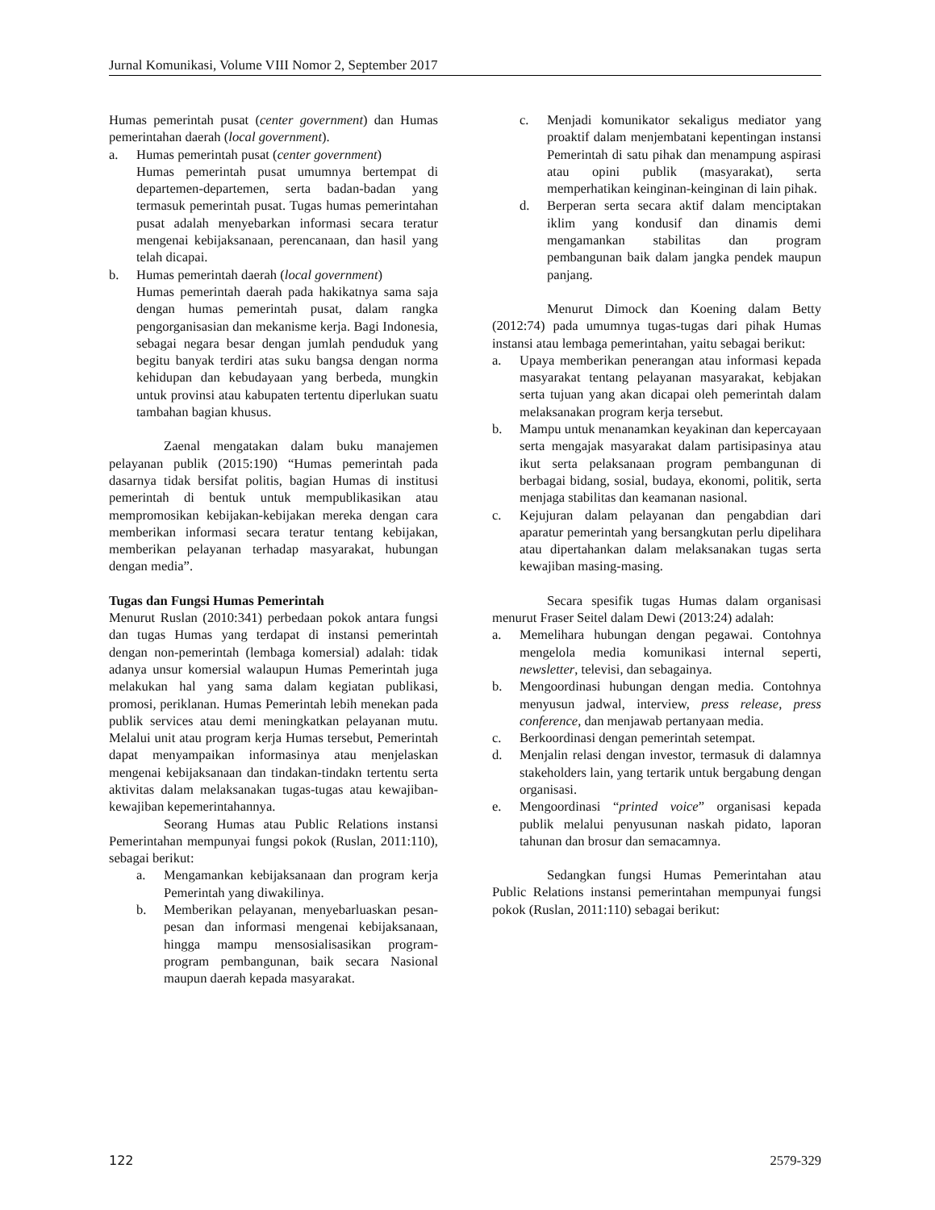Jurnal Komunikasi, Volume VIII Nomor 2, September 2017
Humas pemerintah pusat (center government) dan Humas pemerintahan daerah (local government).
a. Humas pemerintah pusat (center government)
Humas pemerintah pusat umumnya bertempat di departemen-departemen, serta badan-badan yang termasuk pemerintah pusat. Tugas humas pemerintahan pusat adalah menyebarkan informasi secara teratur mengenai kebijaksanaan, perencanaan, dan hasil yang telah dicapai.
b. Humas pemerintah daerah (local government)
Humas pemerintah daerah pada hakikatnya sama saja dengan humas pemerintah pusat, dalam rangka pengorganisasian dan mekanisme kerja. Bagi Indonesia, sebagai negara besar dengan jumlah penduduk yang begitu banyak terdiri atas suku bangsa dengan norma kehidupan dan kebudayaan yang berbeda, mungkin untuk provinsi atau kabupaten tertentu diperlukan suatu tambahan bagian khusus.
Zaenal mengatakan dalam buku manajemen pelayanan publik (2015:190) “Humas pemerintah pada dasarnya tidak bersifat politis, bagian Humas di institusi pemerintah di bentuk untuk mempublikasikan atau mempromosikan kebijakan-kebijakan mereka dengan cara memberikan informasi secara teratur tentang kebijakan, memberikan pelayanan terhadap masyarakat, hubungan dengan media”.
Tugas dan Fungsi Humas Pemerintah
Menurut Ruslan (2010:341) perbedaan pokok antara fungsi dan tugas Humas yang terdapat di instansi pemerintah dengan non-pemerintah (lembaga komersial) adalah: tidak adanya unsur komersial walaupun Humas Pemerintah juga melakukan hal yang sama dalam kegiatan publikasi, promosi, periklanan. Humas Pemerintah lebih menekan pada publik services atau demi meningkatkan pelayanan mutu. Melalui unit atau program kerja Humas tersebut, Pemerintah dapat menyampaikan informasinya atau menjelaskan mengenai kebijaksanaan dan tindakan-tindakn tertentu serta aktivitas dalam melaksanakan tugas-tugas atau kewajiban-kewajiban kepemerintahannya.
Seorang Humas atau Public Relations instansi Pemerintahan mempunyai fungsi pokok (Ruslan, 2011:110), sebagai berikut:
a. Mengamankan kebijaksanaan dan program kerja Pemerintah yang diwakilinya.
b. Memberikan pelayanan, menyebarluaskan pesan-pesan dan informasi mengenai kebijaksanaan, hingga mampu mensosialisasikan program-program pembangunan, baik secara Nasional maupun daerah kepada masyarakat.
c. Menjadi komunikator sekaligus mediator yang proaktif dalam menjembatani kepentingan instansi Pemerintah di satu pihak dan menampung aspirasi atau opini publik (masyarakat), serta memperhatikan keinginan-keinginan di lain pihak.
d. Berperan serta secara aktif dalam menciptakan iklim yang kondusif dan dinamis demi mengamankan stabilitas dan program pembangunan baik dalam jangka pendek maupun panjang.
Menurut Dimock dan Koening dalam Betty (2012:74) pada umumnya tugas-tugas dari pihak Humas instansi atau lembaga pemerintahan, yaitu sebagai berikut:
a. Upaya memberikan penerangan atau informasi kepada masyarakat tentang pelayanan masyarakat, kebjakan serta tujuan yang akan dicapai oleh pemerintah dalam melaksanakan program kerja tersebut.
b. Mampu untuk menanamkan keyakinan dan kepercayaan serta mengajak masyarakat dalam partisipasinya atau ikut serta pelaksanaan program pembangunan di berbagai bidang, sosial, budaya, ekonomi, politik, serta menjaga stabilitas dan keamanan nasional.
c. Kejujuran dalam pelayanan dan pengabdian dari aparatur pemerintah yang bersangkutan perlu dipelihara atau dipertahankan dalam melaksanakan tugas serta kewajiban masing-masing.
Secara spesifik tugas Humas dalam organisasi menurut Fraser Seitel dalam Dewi (2013:24) adalah:
a. Memelihara hubungan dengan pegawai. Contohnya mengelola media komunikasi internal seperti, newsletter, televisi, dan sebagainya.
b. Mengoordinasi hubungan dengan media. Contohnya menyusun jadwal, interview, press release, press conference, dan menjawab pertanyaan media.
c. Berkoordinasi dengan pemerintah setempat.
d. Menjalin relasi dengan investor, termasuk di dalamnya stakeholders lain, yang tertarik untuk bergabung dengan organisasi.
e. Mengoordinasi “printed voice” organisasi kepada publik melalui penyusunan naskah pidato, laporan tahunan dan brosur dan semacamnya.
Sedangkan fungsi Humas Pemerintahan atau Public Relations instansi pemerintahan mempunyai fungsi pokok (Ruslan, 2011:110) sebagai berikut:
122 2579-329